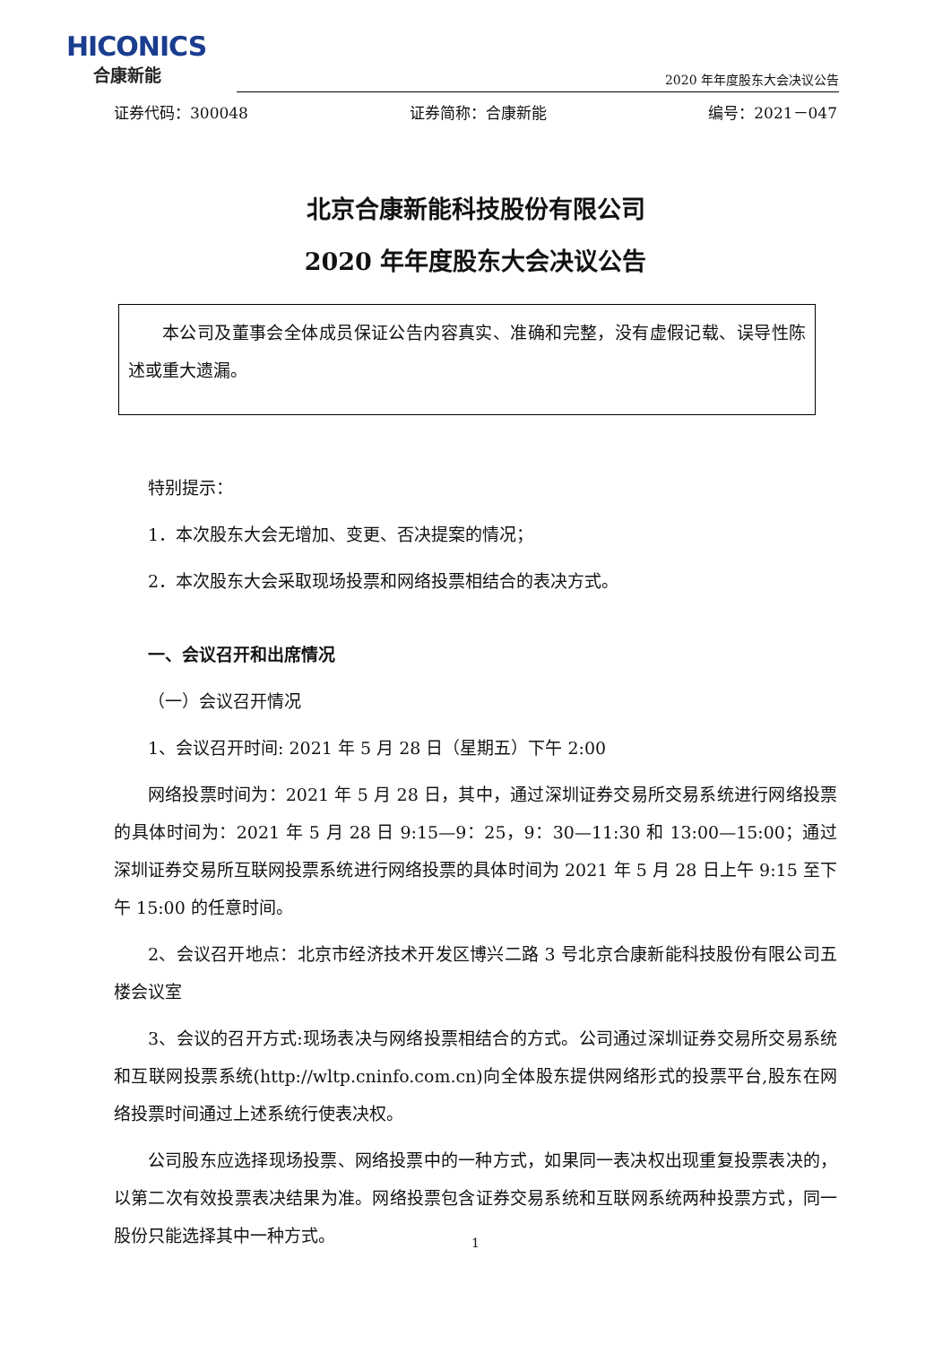HICONICS
合康新能
2020 年年度股东大会决议公告
证券代码：300048 证券简称：合康新能 编号：2021－047
北京合康新能科技股份有限公司
2020 年年度股东大会决议公告
本公司及董事会全体成员保证公告内容真实、准确和完整，没有虚假记载、误导性陈述或重大遗漏。
特别提示：
1．本次股东大会无增加、变更、否决提案的情况；
2．本次股东大会采取现场投票和网络投票相结合的表决方式。
一、会议召开和出席情况
（一）会议召开情况
1、会议召开时间: 2021 年 5 月 28 日（星期五）下午 2:00
网络投票时间为：2021 年 5 月 28 日，其中，通过深圳证券交易所交易系统进行网络投票的具体时间为：2021 年 5 月 28 日 9:15—9：25，9：30—11:30 和 13:00—15:00；通过深圳证券交易所互联网投票系统进行网络投票的具体时间为 2021 年 5 月 28 日上午 9:15 至下午 15:00 的任意时间。
2、会议召开地点：北京市经济技术开发区博兴二路 3 号北京合康新能科技股份有限公司五楼会议室
3、会议的召开方式:现场表决与网络投票相结合的方式。公司通过深圳证券交易所交易系统和互联网投票系统(http://wltp.cninfo.com.cn)向全体股东提供网络形式的投票平台,股东在网络投票时间通过上述系统行使表决权。
公司股东应选择现场投票、网络投票中的一种方式，如果同一表决权出现重复投票表决的，以第二次有效投票表决结果为准。网络投票包含证券交易系统和互联网系统两种投票方式，同一股份只能选择其中一种方式。
1